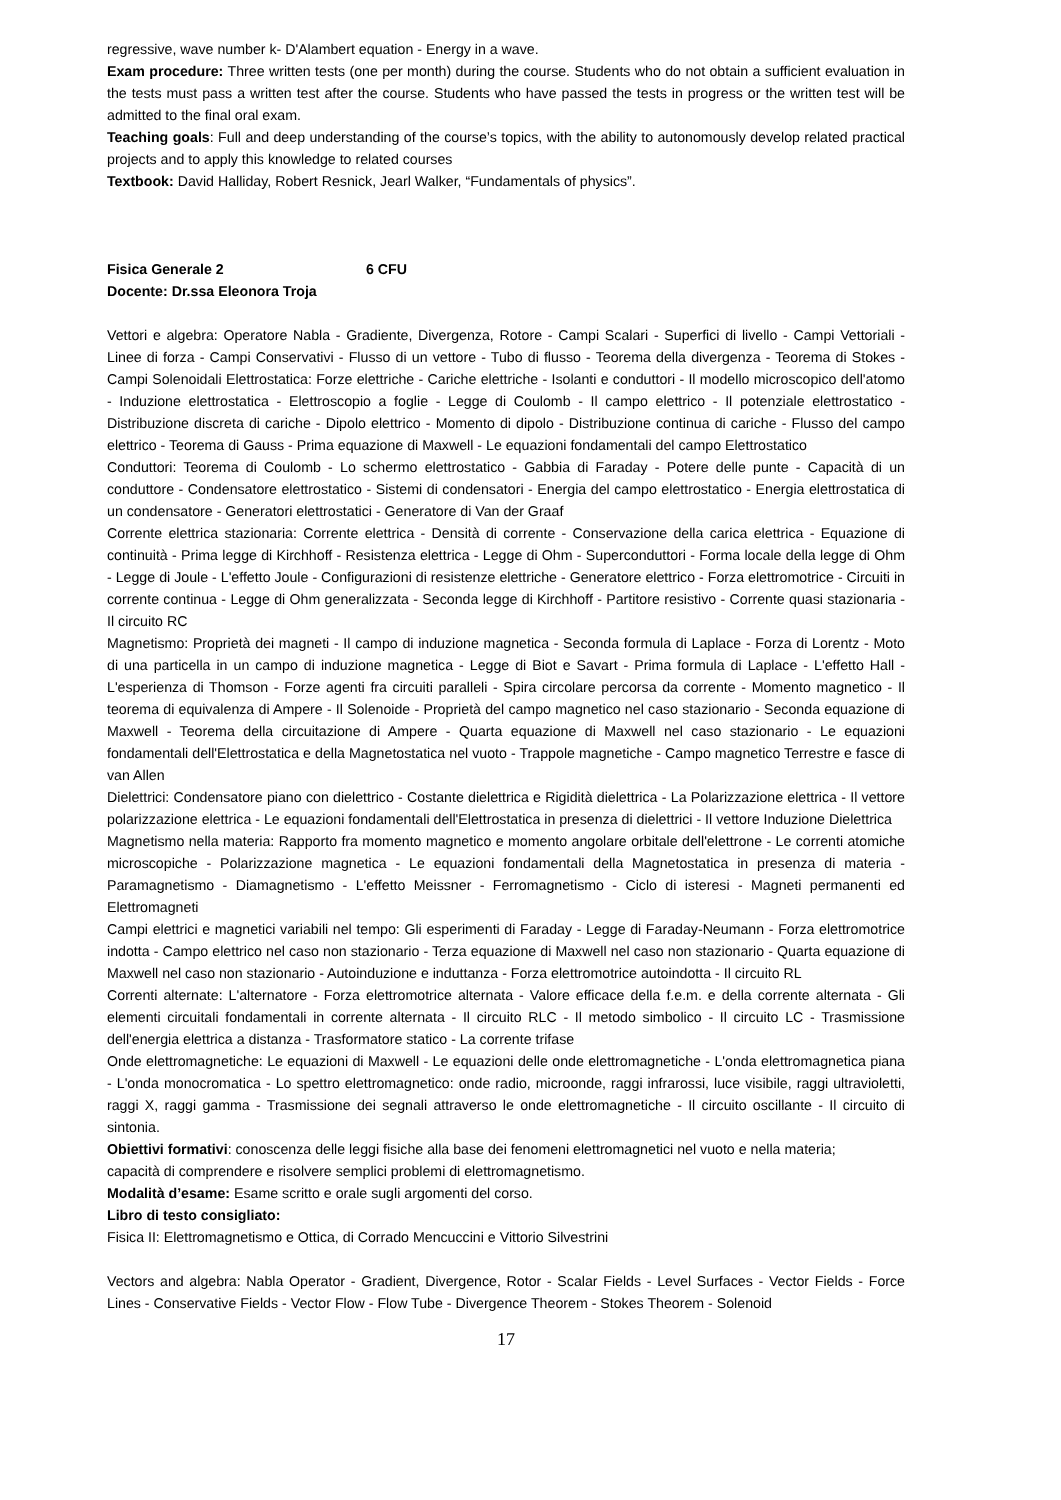regressive, wave number k- D'Alambert equation - Energy in a wave.
Exam procedure: Three written tests (one per month) during the course. Students who do not obtain a sufficient evaluation in the tests must pass a written test after the course. Students who have passed the tests in progress or the written test will be admitted to the final oral exam.
Teaching goals: Full and deep understanding of the course’s topics, with the ability to autonomously develop related practical projects and to apply this knowledge to related courses
Textbook: David Halliday, Robert Resnick, Jearl Walker, “Fundamentals of physics”.
Fisica Generale 2 6 CFU
Docente: Dr.ssa Eleonora Troja
Vettori e algebra: Operatore Nabla - Gradiente, Divergenza, Rotore - Campi Scalari - Superfici di livello - Campi Vettoriali - Linee di forza - Campi Conservativi - Flusso di un vettore - Tubo di flusso - Teorema della divergenza - Teorema di Stokes - Campi Solenoidali Elettrostatica: Forze elettriche - Cariche elettriche - Isolanti e conduttori - Il modello microscopico dell'atomo - Induzione elettrostatica - Elettroscopio a foglie - Legge di Coulomb - Il campo elettrico - Il potenziale elettrostatico - Distribuzione discreta di cariche - Dipolo elettrico - Momento di dipolo - Distribuzione continua di cariche - Flusso del campo elettrico - Teorema di Gauss - Prima equazione di Maxwell - Le equazioni fondamentali del campo Elettrostatico
Conduttori: Teorema di Coulomb - Lo schermo elettrostatico - Gabbia di Faraday - Potere delle punte - Capacità di un conduttore - Condensatore elettrostatico - Sistemi di condensatori - Energia del campo elettrostatico - Energia elettrostatica di un condensatore - Generatori elettrostatici - Generatore di Van der Graaf
Corrente elettrica stazionaria: Corrente elettrica - Densità di corrente - Conservazione della carica elettrica - Equazione di continuità - Prima legge di Kirchhoff - Resistenza elettrica - Legge di Ohm - Superconduttori - Forma locale della legge di Ohm - Legge di Joule - L'effetto Joule - Configurazioni di resistenze elettriche - Generatore elettrico - Forza elettromotrice - Circuiti in corrente continua - Legge di Ohm generalizzata - Seconda legge di Kirchhoff - Partitore resistivo - Corrente quasi stazionaria - Il circuito RC
Magnetismo: Proprietà dei magneti - Il campo di induzione magnetica - Seconda formula di Laplace - Forza di Lorentz - Moto di una particella in un campo di induzione magnetica - Legge di Biot e Savart - Prima formula di Laplace - L'effetto Hall - L'esperienza di Thomson - Forze agenti fra circuiti paralleli - Spira circolare percorsa da corrente - Momento magnetico - Il teorema di equivalenza di Ampere - Il Solenoide - Proprietà del campo magnetico nel caso stazionario - Seconda equazione di Maxwell - Teorema della circuitazione di Ampere - Quarta equazione di Maxwell nel caso stazionario - Le equazioni fondamentali dell'Elettrostatica e della Magnetostatica nel vuoto - Trappole magnetiche - Campo magnetico Terrestre e fasce di van Allen
Dielettrici: Condensatore piano con dielettrico - Costante dielettrica e Rigidità dielettrica - La Polarizzazione elettrica - Il vettore polarizzazione elettrica - Le equazioni fondamentali dell'Elettrostatica in presenza di dielettrici - Il vettore Induzione Dielettrica
Magnetismo nella materia: Rapporto fra momento magnetico e momento angolare orbitale dell'elettrone - Le correnti atomiche microscopiche - Polarizzazione magnetica - Le equazioni fondamentali della Magnetostatica in presenza di materia - Paramagnetismo - Diamagnetismo - L'effetto Meissner - Ferromagnetismo - Ciclo di isteresi - Magneti permanenti ed Elettromagneti
Campi elettrici e magnetici variabili nel tempo: Gli esperimenti di Faraday - Legge di Faraday-Neumann - Forza elettromotrice indotta - Campo elettrico nel caso non stazionario - Terza equazione di Maxwell nel caso non stazionario - Quarta equazione di Maxwell nel caso non stazionario - Autoinduzione e induttanza - Forza elettromotrice autoindotta - Il circuito RL
Correnti alternate: L'alternatore - Forza elettromotrice alternata - Valore efficace della f.e.m. e della corrente alternata - Gli elementi circuitali fondamentali in corrente alternata - Il circuito RLC - Il metodo simbolico - Il circuito LC - Trasmissione dell'energia elettrica a distanza - Trasformatore statico - La corrente trifase
Onde elettromagnetiche: Le equazioni di Maxwell - Le equazioni delle onde elettromagnetiche - L'onda elettromagnetica piana - L'onda monocromatica - Lo spettro elettromagnetico: onde radio, microonde, raggi infrarossi, luce visibile, raggi ultravioletti, raggi X, raggi gamma - Trasmissione dei segnali attraverso le onde elettromagnetiche - Il circuito oscillante - Il circuito di sintonia.
Obiettivi formativi: conoscenza delle leggi fisiche alla base dei fenomeni elettromagnetici nel vuoto e nella materia;
capacità di comprendere e risolvere semplici problemi di elettromagnetismo.
Modalità d’esame: Esame scritto e orale sugli argomenti del corso.
Libro di testo consigliato:
Fisica II: Elettromagnetismo e Ottica, di Corrado Mencuccini e Vittorio Silvestrini
Vectors and algebra: Nabla Operator - Gradient, Divergence, Rotor - Scalar Fields - Level Surfaces - Vector Fields - Force Lines - Conservative Fields - Vector Flow - Flow Tube - Divergence Theorem - Stokes Theorem - Solenoid
17